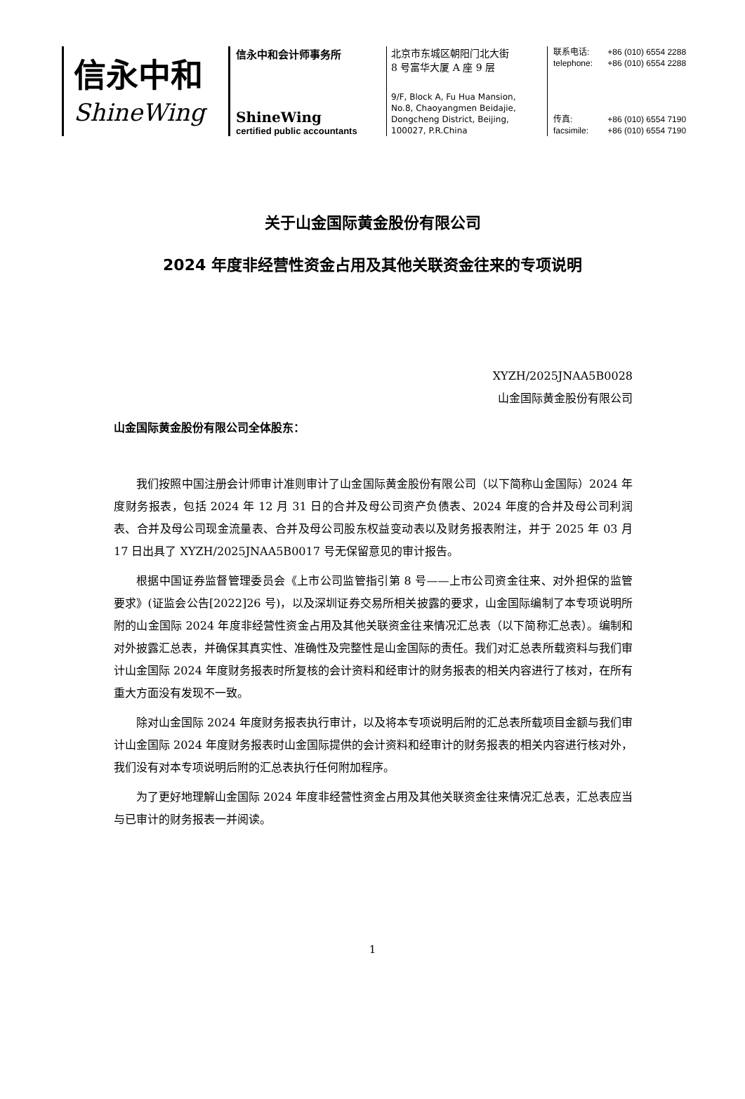信永中和
ShineWing
信永中和会计师事务所
ShineWing
certified public accountants
北京市东城区朝阳门北大街
8 号富华大厦 A 座 9 层
9/F, Block A, Fu Hua Mansion,
No.8, Chaoyangmen Beidajie,
Dongcheng District, Beijing,
100027, P.R.China
联系电话: +86 (010) 6554 2288
telephone: +86 (010) 6554 2288
传真: +86 (010) 6554 7190
facsimile: +86 (010) 6554 7190
关于山金国际黄金股份有限公司
2024 年度非经营性资金占用及其他关联资金往来的专项说明
XYZH/2025JNAA5B0028
山金国际黄金股份有限公司
山金国际黄金股份有限公司全体股东：
我们按照中国注册会计师审计准则审计了山金国际黄金股份有限公司（以下简称山金国际）2024 年度财务报表，包括 2024 年 12 月 31 日的合并及母公司资产负债表、2024 年度的合并及母公司利润表、合并及母公司现金流量表、合并及母公司股东权益变动表以及财务报表附注，并于 2025 年 03 月 17 日出具了 XYZH/2025JNAA5B0017 号无保留意见的审计报告。
根据中国证券监督管理委员会《上市公司监管指引第 8 号——上市公司资金往来、对外担保的监管要求》(证监会公告[2022]26 号)，以及深圳证券交易所相关披露的要求，山金国际编制了本专项说明所附的山金国际 2024 年度非经营性资金占用及其他关联资金往来情况汇总表（以下简称汇总表）。编制和对外披露汇总表，并确保其真实性、准确性及完整性是山金国际的责任。我们对汇总表所载资料与我们审计山金国际 2024 年度财务报表时所复核的会计资料和经审计的财务报表的相关内容进行了核对，在所有重大方面没有发现不一致。
除对山金国际 2024 年度财务报表执行审计，以及将本专项说明后附的汇总表所载项目金额与我们审计山金国际 2024 年度财务报表时山金国际提供的会计资料和经审计的财务报表的相关内容进行核对外，我们没有对本专项说明后附的汇总表执行任何附加程序。
为了更好地理解山金国际 2024 年度非经营性资金占用及其他关联资金往来情况汇总表，汇总表应当与已审计的财务报表一并阅读。
1